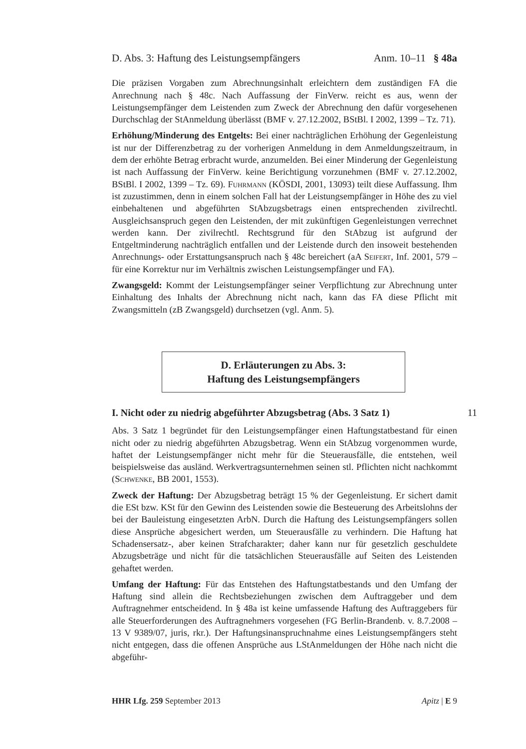D. Abs. 3: Haftung des Leistungsempfängers Anm. 10–11 § 48a
Die präzisen Vorgaben zum Abrechnungsinhalt erleichtern dem zuständigen FA die Anrechnung nach § 48c. Nach Auffassung der FinVerw. reicht es aus, wenn der Leistungsempfänger dem Leistenden zum Zweck der Abrechnung den dafür vorgesehenen Durchschlag der StAnmeldung überlässt (BMF v. 27.12.2002, BStBl. I 2002, 1399 – Tz. 71).
Erhöhung/Minderung des Entgelts: Bei einer nachträglichen Erhöhung der Gegenleistung ist nur der Differenzbetrag zu der vorherigen Anmeldung in dem Anmeldungszeitraum, in dem der erhöhte Betrag erbracht wurde, anzumelden. Bei einer Minderung der Gegenleistung ist nach Auffassung der FinVerw. keine Berichtigung vorzunehmen (BMF v. 27.12.2002, BStBl. I 2002, 1399 – Tz. 69). Fuhrmann (KÖSDI, 2001, 13093) teilt diese Auffassung. Ihm ist zuzustimmen, denn in einem solchen Fall hat der Leistungsempfänger in Höhe des zu viel einbehaltenen und abgeführten StAbzugsbetrags einen entsprechenden zivilrechtl. Ausgleichsanspruch gegen den Leistenden, der mit zukünftigen Gegenleistungen verrechnet werden kann. Der zivilrechtl. Rechtsgrund für den StAbzug ist aufgrund der Entgeltminderung nachträglich entfallen und der Leistende durch den insoweit bestehenden Anrechnungs- oder Erstattungsanspruch nach § 48c bereichert (aA Seifert, Inf. 2001, 579 – für eine Korrektur nur im Verhältnis zwischen Leistungsempfänger und FA).
Zwangsgeld: Kommt der Leistungsempfänger seiner Verpflichtung zur Abrechnung unter Einhaltung des Inhalts der Abrechnung nicht nach, kann das FA diese Pflicht mit Zwangsmitteln (zB Zwangsgeld) durchsetzen (vgl. Anm. 5).
D. Erläuterungen zu Abs. 3:
Haftung des Leistungsempfängers
I. Nicht oder zu niedrig abgeführter Abzugsbetrag (Abs. 3 Satz 1) 11
Abs. 3 Satz 1 begründet für den Leistungsempfänger einen Haftungstatbestand für einen nicht oder zu niedrig abgeführten Abzugsbetrag. Wenn ein StAbzug vorgenommen wurde, haftet der Leistungsempfänger nicht mehr für die Steuerausfälle, die entstehen, weil beispielsweise das ausländ. Werkvertragsunternehmen seinen stl. Pflichten nicht nachkommt (Schwenke, BB 2001, 1553).
Zweck der Haftung: Der Abzugsbetrag beträgt 15 % der Gegenleistung. Er sichert damit die ESt bzw. KSt für den Gewinn des Leistenden sowie die Besteuerung des Arbeitslohns der bei der Bauleistung eingesetzten ArbN. Durch die Haftung des Leistungsempfängers sollen diese Ansprüche abgesichert werden, um Steuerausfälle zu verhindern. Die Haftung hat Schadensersatz-, aber keinen Strafcharakter; daher kann nur für gesetzlich geschuldete Abzugsbeträge und nicht für die tatsächlichen Steuerausfälle auf Seiten des Leistenden gehaftet werden.
Umfang der Haftung: Für das Entstehen des Haftungstatbestands und den Umfang der Haftung sind allein die Rechtsbeziehungen zwischen dem Auftraggeber und dem Auftragnehmer entscheidend. In § 48a ist keine umfassende Haftung des Auftraggebers für alle Steuerforderungen des Auftragnehmers vorgesehen (FG Berlin-Brandenb. v. 8.7.2008 – 13 V 9389/07, juris, rkr.). Der Haftungsinanspruchnahme eines Leistungsempfängers steht nicht entgegen, dass die offenen Ansprüche aus LStAnmeldungen der Höhe nach nicht die abgeführ-
HHR Lfg. 259 September 2013 Apitz | E 9